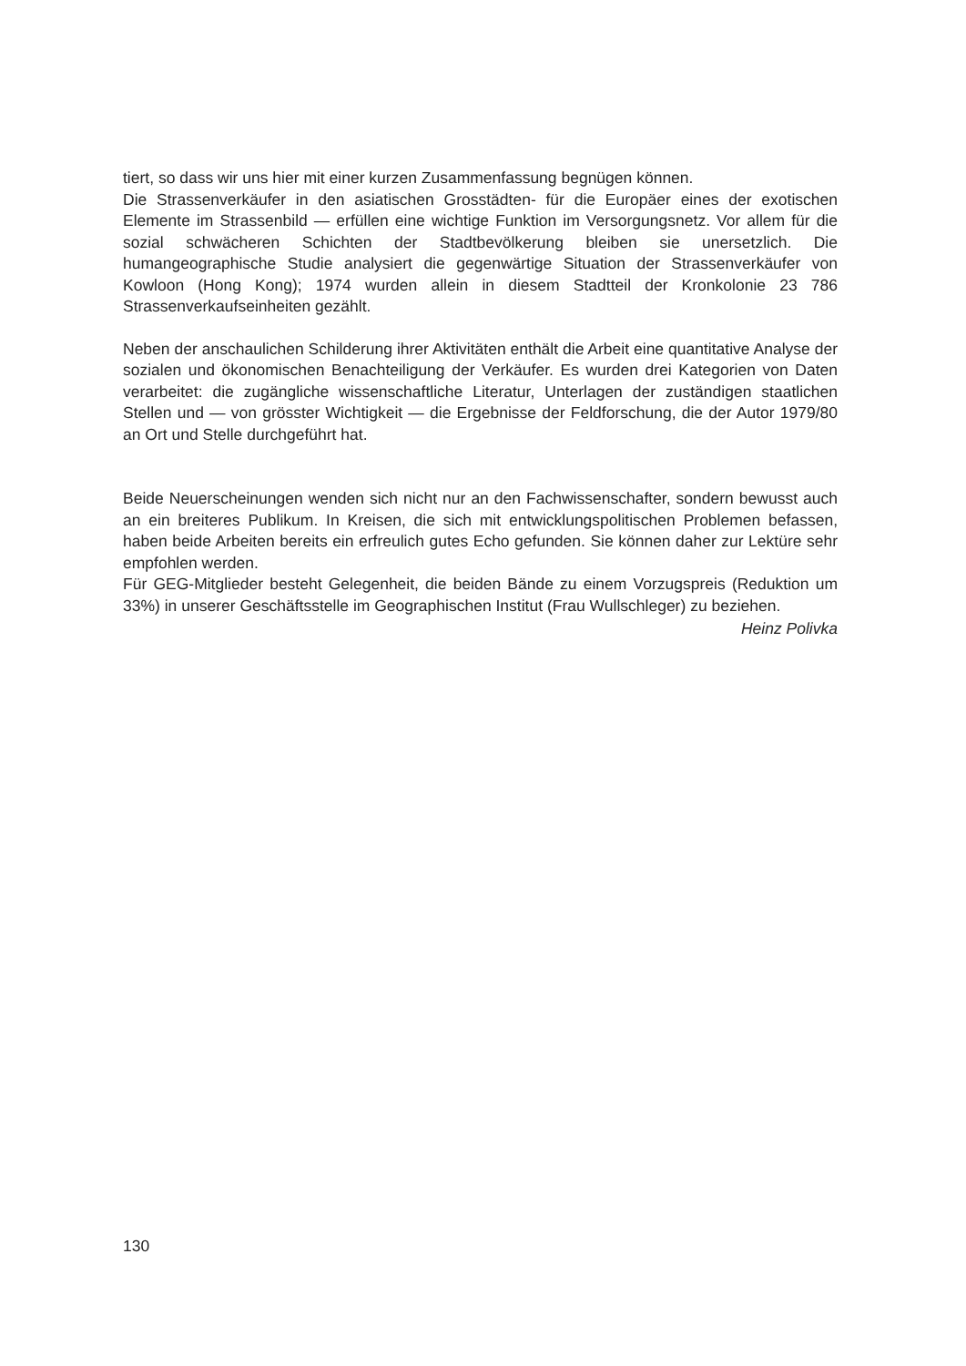tiert, so dass wir uns hier mit einer kurzen Zusammenfassung begnügen können.
Die Strassenverkäufer in den asiatischen Grosstädten- für die Europäer eines der exotischen Elemente im Strassenbild — erfüllen eine wichtige Funktion im Versorgungsnetz. Vor allem für die sozial schwächeren Schichten der Stadtbevölkerung bleiben sie unersetzlich. Die humangeographische Studie analysiert die gegenwärtige Situation der Strassenverkäufer von Kowloon (Hong Kong); 1974 wurden allein in diesem Stadtteil der Kronkolonie 23 786 Strassenverkaufseinheiten gezählt.
Neben der anschaulichen Schilderung ihrer Aktivitäten enthält die Arbeit eine quantitative Analyse der sozialen und ökonomischen Benachteiligung der Verkäufer. Es wurden drei Kategorien von Daten verarbeitet: die zugängliche wissenschaftliche Literatur, Unterlagen der zuständigen staatlichen Stellen und — von grösster Wichtigkeit — die Ergebnisse der Feldforschung, die der Autor 1979/80 an Ort und Stelle durchgeführt hat.
Beide Neuerscheinungen wenden sich nicht nur an den Fachwissenschafter, sondern bewusst auch an ein breiteres Publikum. In Kreisen, die sich mit entwicklungspolitischen Problemen befassen, haben beide Arbeiten bereits ein erfreulich gutes Echo gefunden. Sie können daher zur Lektüre sehr empfohlen werden.
Für GEG-Mitglieder besteht Gelegenheit, die beiden Bände zu einem Vorzugspreis (Reduktion um 33%) in unserer Geschäftsstelle im Geographischen Institut (Frau Wullschleger) zu beziehen.
Heinz Polivka
130